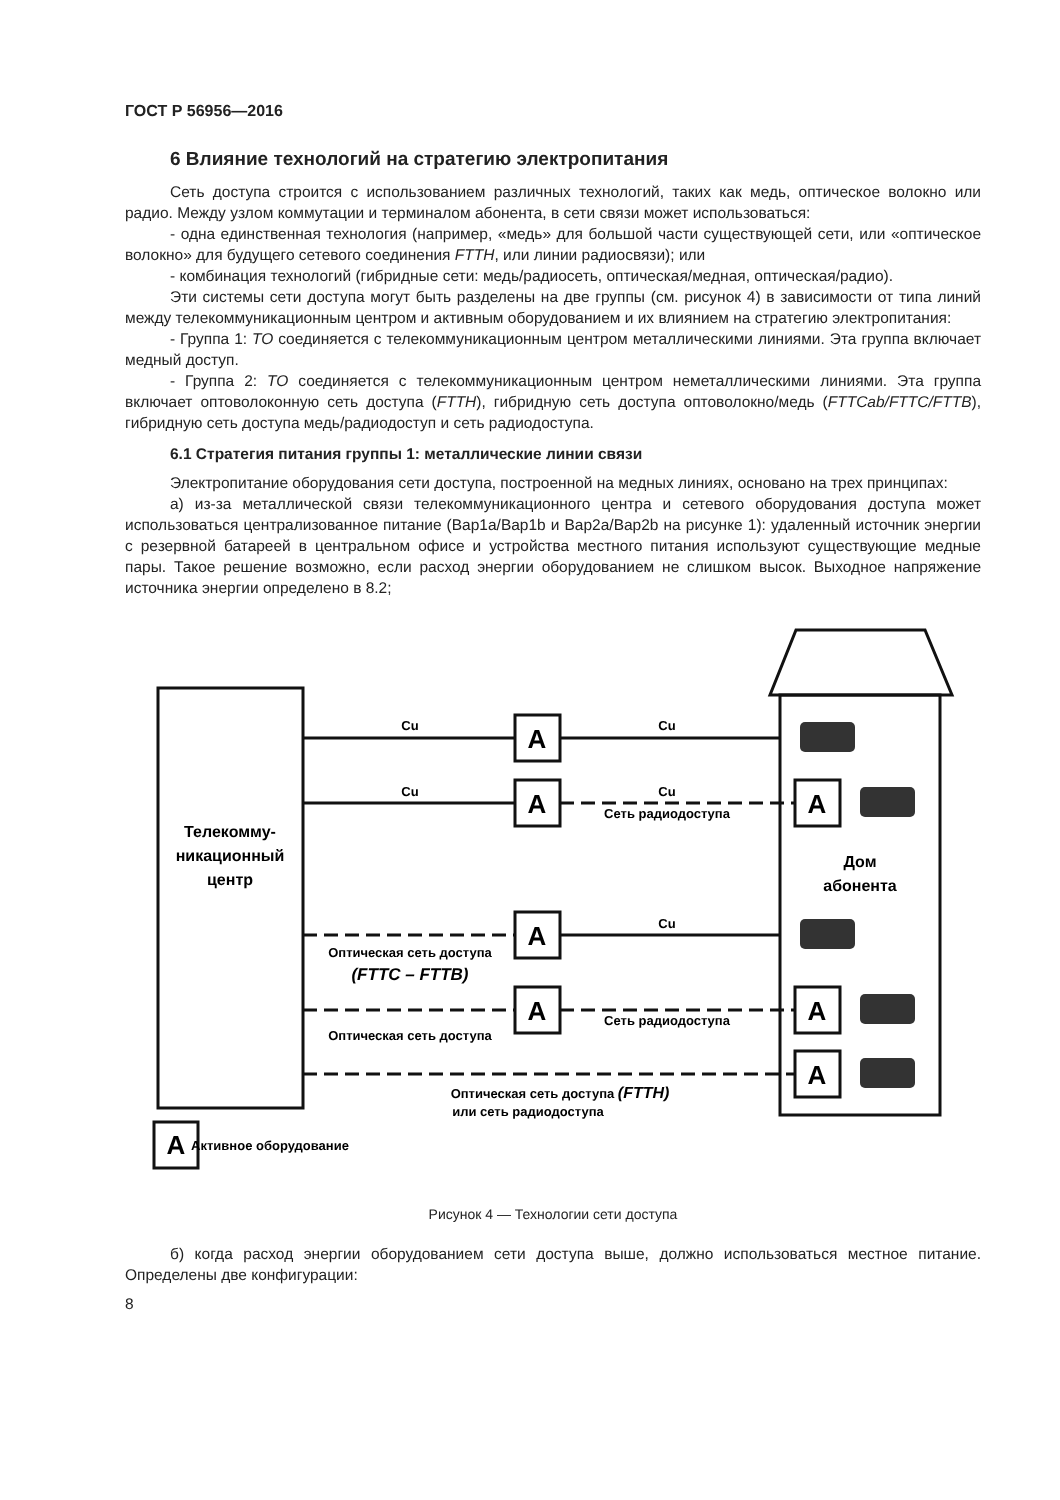ГОСТ Р 56956—2016
6 Влияние технологий на стратегию электропитания
Сеть доступа строится с использованием различных технологий, таких как медь, оптическое волокно или радио. Между узлом коммутации и терминалом абонента, в сети связи может использоваться:
- одна единственная технология (например, «медь» для большой части существующей сети, или «оптическое волокно» для будущего сетевого соединения FTTH, или линии радиосвязи); или
- комбинация технологий (гибридные сети: медь/радиосеть, оптическая/медная, оптическая/радио).
Эти системы сети доступа могут быть разделены на две группы (см. рисунок 4) в зависимости от типа линий между телекоммуникационным центром и активным оборудованием и их влиянием на стратегию электропитания:
- Группа 1: ТО соединяется с телекоммуникационным центром металлическими линиями. Эта группа включает медный доступ.
- Группа 2: ТО соединяется с телекоммуникационным центром неметаллическими линиями. Эта группа включает оптоволоконную сеть доступа (FTTH), гибридную сеть доступа оптоволокно/медь (FTTCab/FTTC/FTTB), гибридную сеть доступа медь/радиодоступ и сеть радиодоступа.
6.1 Стратегия питания группы 1: металлические линии связи
Электропитание оборудования сети доступа, построенной на медных линиях, основано на трех принципах:
а) из-за металлической связи телекоммуникационного центра и сетевого оборудования доступа может использоваться централизованное питание (Bap1a/Bap1b и Bap2a/Bap2b на рисунке 1): удаленный источник энергии с резервной батареей в центральном офисе и устройства местного питания используют существующие медные пары. Такое решение возможно, если расход энергии оборудованием не слишком высок. Выходное напряжение источника энергии определено в 8.2;
A
A
A
A
A
A
A
A
Cu
Cu
Cu
Cu
Сеть радиодоступа
Cu
Оптическая сеть доступа
(FTTC – FTTB)
Оптическая сеть доступа
Сеть радиодоступа
Оптическая сеть доступа (FTTH)
или сеть радиодоступа
Телекомму-
никационный
центр
Дом
абонента
Активное оборудование
Рисунок 4 — Технологии сети доступа
б) когда расход энергии оборудованием сети доступа выше, должно использоваться местное питание. Определены две конфигурации:
8